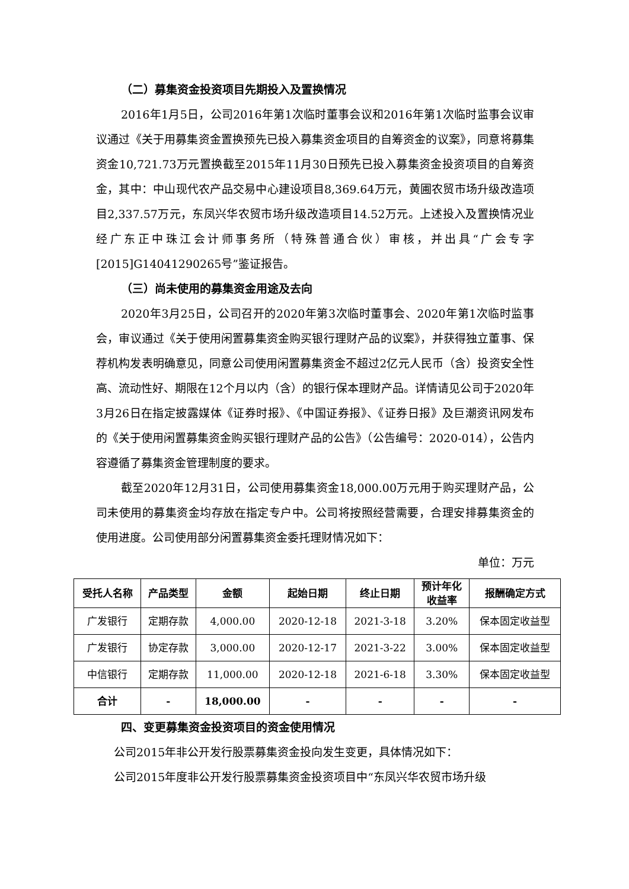（二）募集资金投资项目先期投入及置换情况
2016年1月5日，公司2016年第1次临时董事会议和2016年第1次临时监事会议审议通过《关于用募集资金置换预先已投入募集资金项目的自筹资金的议案》，同意将募集资金10,721.73万元置换截至2015年11月30日预先已投入募集资金投资项目的自筹资金，其中：中山现代农产品交易中心建设项目8,369.64万元，黄圃农贸市场升级改造项目2,337.57万元，东凤兴华农贸市场升级改造项目14.52万元。上述投入及置换情况业经广东正中珠江会计师事务所（特殊普通合伙）审核，并出具“广会专字[2015]G14041290265号”鉴证报告。
（三）尚未使用的募集资金用途及去向
2020年3月25日，公司召开的2020年第3次临时董事会、2020年第1次临时监事会，审议通过《关于使用闲置募集资金购买银行理财产品的议案》，并获得独立董事、保荐机构发表明确意见，同意公司使用闲置募集资金不超过2亿元人民币（含）投资安全性高、流动性好、期限在12个月以内（含）的银行保本理财产品。详情请见公司于2020年3月26日在指定披露媒体《证券时报》、《中国证券报》、《证券日报》及巨潮资讯网发布的《关于使用闲置募集资金购买银行理财产品的公告》（公告编号：2020-014），公告内容遵循了募集资金管理制度的要求。
截至2020年12月31日，公司使用募集资金18,000.00万元用于购买理财产品，公司未使用的募集资金均存放在指定专户中。公司将按照经营需要，合理安排募集资金的使用进度。公司使用部分闲置募集资金委托理财情况如下：
单位：万元
| 受托人名称 | 产品类型 | 金额 | 起始日期 | 终止日期 | 预计年化 收益率 | 报酬确定方式 |
| --- | --- | --- | --- | --- | --- | --- |
| 广发银行 | 定期存款 | 4,000.00 | 2020-12-18 | 2021-3-18 | 3.20% | 保本固定收益型 |
| 广发银行 | 协定存款 | 3,000.00 | 2020-12-17 | 2021-3-22 | 3.00% | 保本固定收益型 |
| 中信银行 | 定期存款 | 11,000.00 | 2020-12-18 | 2021-6-18 | 3.30% | 保本固定收益型 |
| 合计 | - | 18,000.00 | - | - | - | - |
四、变更募集资金投资项目的资金使用情况
公司2015年非公开发行股票募集资金投向发生变更，具体情况如下：
公司2015年度非公开发行股票募集资金投资项目中“东凤兴华农贸市场升级